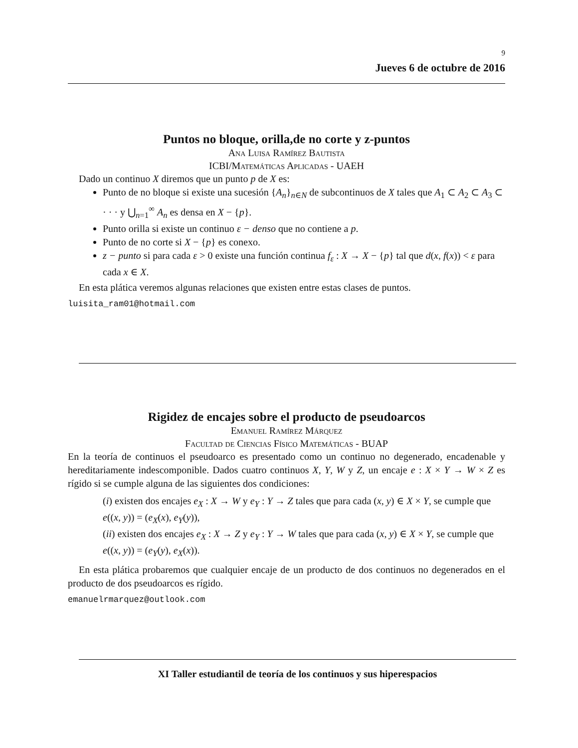9
Jueves 6 de octubre de 2016
Puntos no bloque, orilla,de no corte y z-puntos
Ana Luisa Ramírez Bautista
ICBI/Matemáticas Aplicadas - UAEH
Dado un continuo X diremos que un punto p de X es:
Punto de no bloque si existe una sucesión {A<sub>n</sub>}<sub>n∈N</sub> de subcontinuos de X tales que A<sub>1</sub> ⊂ A<sub>2</sub> ⊂ A<sub>3</sub> ⊂ · · · y ⋃<sub>n=1</sub><sup>∞</sup> A<sub>n</sub> es densa en X − {p}.
Punto orilla si existe un continuo ε − denso que no contiene a p.
Punto de no corte si X − {p} es conexo.
z − punto si para cada ε > 0 existe una función continua f<sub>ε</sub> : X → X − {p} tal que d(x, f(x)) < ε para cada x ∈ X.
En esta plática veremos algunas relaciones que existen entre estas clases de puntos.
luisita_ram01@hotmail.com
Rigidez de encajes sobre el producto de pseudoarcos
Emanuel Ramírez Márquez
Facultad de Ciencias Físico Matemáticas - BUAP
En la teoría de continuos el pseudoarco es presentado como un continuo no degenerado, encadenable y hereditariamente indescomponible. Dados cuatro continuos X, Y, W y Z, un encaje e : X × Y → W × Z es rígido si se cumple alguna de las siguientes dos condiciones:
(i) existen dos encajes e<sub>X</sub> : X → W y e<sub>Y</sub> : Y → Z tales que para cada (x, y) ∈ X × Y, se cumple que e((x, y)) = (e<sub>X</sub>(x), e<sub>Y</sub>(y)),
(ii) existen dos encajes e<sub>X</sub> : X → Z y e<sub>Y</sub> : Y → W tales que para cada (x, y) ∈ X × Y, se cumple que e((x, y)) = (e<sub>Y</sub>(y), e<sub>X</sub>(x)).
En esta plática probaremos que cualquier encaje de un producto de dos continuos no degenerados en el producto de dos pseudoarcos es rígido.
emanuelrmarquez@outlook.com
XI Taller estudiantil de teoría de los continuos y sus hiperespacios